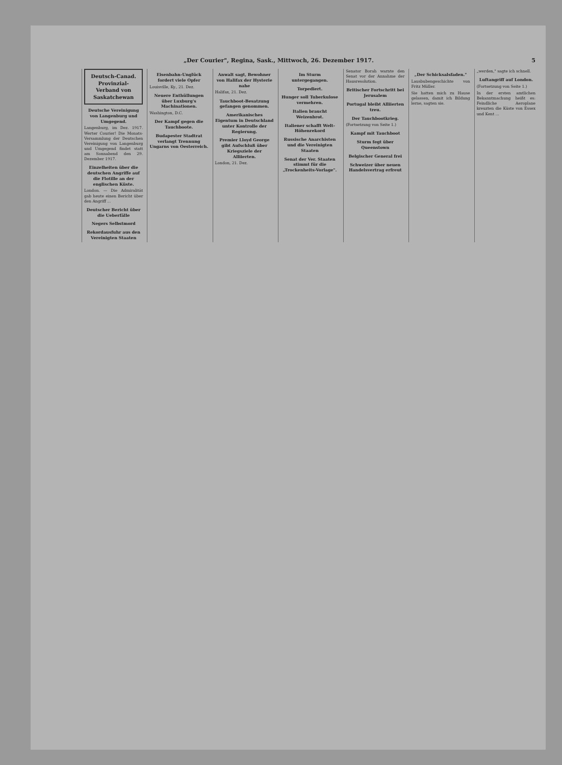„Der Courier", Regina, Sask., Mittwoch, 26. Dezember 1917. 5
Deutsch-Canad. Provinzial-Verband von Saskatchewan
Deutsche Vereinigung von Langenburg und Umgegend.
Langenburg, im Dez. 1917. Werter Courier! Die Monats-Versammlung der Deutschen Vereinigung von Langenburg und Umgegend findet statt am Sonnabend den 29. Dezember 1917.
Einzelheiten über die deutschen Angriffe auf die Flotille an der englischen Küste.
London. — Die Admiralität gab heute einen Bericht über den Angriff ...
Deutscher Bericht über die Ueberfälle
Negers Selbstmord
Rekordausfuhr aus den Vereinigten Staaten
Eisenbahn-Unglück fordert viele Opfer
Louisville, Ky., 21. Dez.
Neuere Enthüllungen über Luxburg's Machinationen.
Washington, D.C.
Der Kampf gegen die Tauchboote.
Budapester Stadtrat verlangt Trennung Ungarns von Oesterreich.
Anwalt sagt, Bewohner von Halifax der Hysterie nahe
Halifax, 21. Dez.
Tauchboot-Besatzung gefangen genommen.
Amerikanisches Eigentum in Deutschland unter Kontrolle der Regierung.
Premier Lloyd George gibt Aufschluß über Kriegsziele der Alliierten.
London, 21. Dez.
Im Sturm untergegangen.
Torpediert.
Hunger soll Tuberkulose vermehren.
Italien braucht Weizenbrot.
Italiener schafft Welt-Höhenrekord
Russische Anarchisten und die Vereinigten Staaten
Senat der Ver. Staaten stimmt für die „Trockenheits-Vorlage".
Senator Borah warnte den Senat vor der Annahme der Hausresolution.
Britischer Fortschritt bei Jerusalem
Portugal bleibt Alliierten treu.
Der Tauchbootkrieg.
(Fortsetzung von Seite 1.)
Kampf mit Tauchboot
Sturm fegt über Queenstown
Belgischer General frei
Schweizer über neuen Handelsvertrag erfreut
„Der Schicksalsfaden."
Lausbubengeschichte von Fritz Müller.
Sie hatten mich zu Hause gelassen, damit ich Bildung lerne, sagten sie.
„werden," sagte ich schnell.
Luftangriff auf London.
(Fortsetzung von Seite 1.)
In der ersten amtlichen Bekanntmachung heißt es: Feindliche Aeroplane kreuzten die Küste von Essex und Kent ...